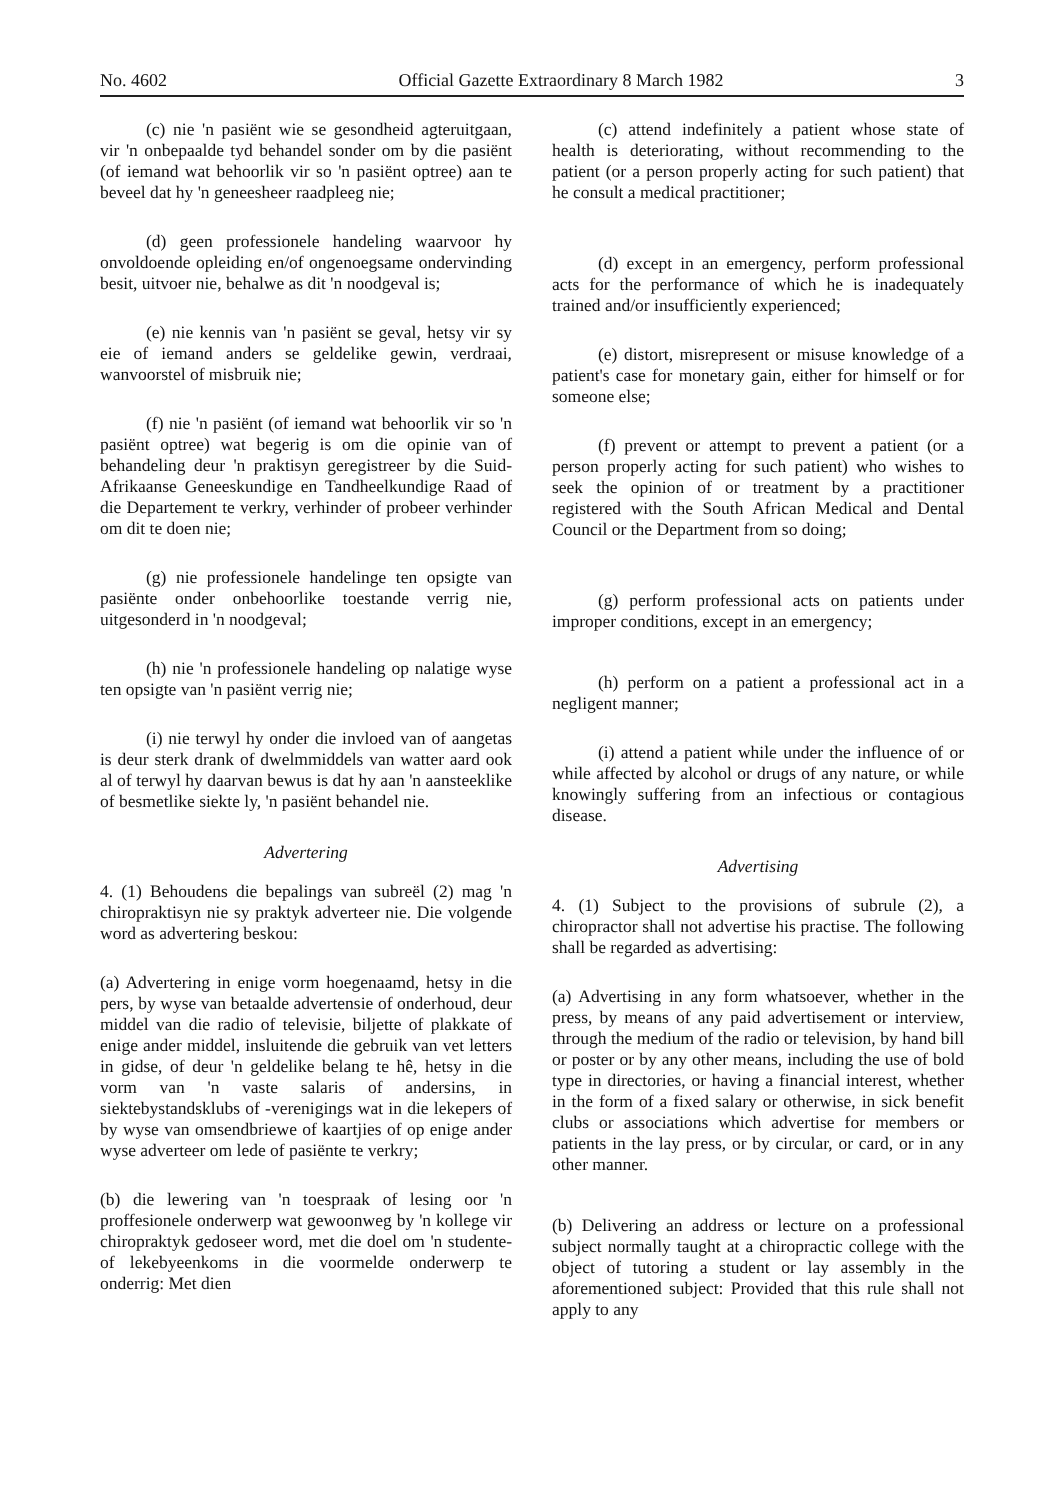No. 4602 Official Gazette Extraordinary 8 March 1982 3
(c) nie 'n pasiënt wie se gesondheid agteruitgaan, vir 'n onbepaalde tyd behandel sonder om by die pasiënt (of iemand wat behoorlik vir so 'n pasiënt optree) aan te beveel dat hy 'n geneesheer raadpleeg nie;
(d) geen professionele handeling waarvoor hy onvoldoende opleiding en/of ongenoegsame ondervinding besit, uitvoer nie, behalwe as dit 'n noodgeval is;
(e) nie kennis van 'n pasiënt se geval, hetsy vir sy eie of iemand anders se geldelike gewin, verdraai, wanvoorstel of misbruik nie;
(f) nie 'n pasiënt (of iemand wat behoorlik vir so 'n pasiënt optree) wat begerig is om die opinie van of behandeling deur 'n praktisyn geregistreer by die Suid-Afrikaanse Geneeskundige en Tandheelkundige Raad of die Departement te verkry, verhinder of probeer verhinder om dit te doen nie;
(g) nie professionele handelinge ten opsigte van pasiënte onder onbehoorlike toestande verrig nie, uitgesonderd in 'n noodgeval;
(h) nie 'n professionele handeling op nalatige wyse ten opsigte van 'n pasiënt verrig nie;
(i) nie terwyl hy onder die invloed van of aangetas is deur sterk drank of dwelmmiddels van watter aard ook al of terwyl hy daarvan bewus is dat hy aan 'n aansteeklike of besmetlike siekte ly, 'n pasiënt behandel nie.
Advertering
4. (1) Behoudens die bepalings van subreël (2) mag 'n chiropraktisyn nie sy praktyk adverteer nie. Die volgende word as advertering beskou:
(a) Advertering in enige vorm hoegenaamd, hetsy in die pers, by wyse van betaalde advertensie of onderhoud, deur middel van die radio of televisie, biljette of plakkate of enige ander middel, insluitende die gebruik van vet letters in gidse, of deur 'n geldelike belang te hê, hetsy in die vorm van 'n vaste salaris of andersins, in siektebystandsklubs of -verenigings wat in die lekepers of by wyse van omsendbriewe of kaartjies of op enige ander wyse adverteer om lede of pasiënte te verkry;
(b) die lewering van 'n toespraak of lesing oor 'n proffesionele onderwerp wat gewoonweg by 'n kollege vir chiropraktyk gedoseer word, met die doel om 'n studente- of lekebyeenkoms in die voormelde onderwerp te onderrig: Met dien
(c) attend indefinitely a patient whose state of health is deteriorating, without recommending to the patient (or a person properly acting for such patient) that he consult a medical practitioner;
(d) except in an emergency, perform professional acts for the performance of which he is inadequately trained and/or insufficiently experienced;
(e) distort, misrepresent or misuse knowledge of a patient's case for monetary gain, either for himself or for someone else;
(f) prevent or attempt to prevent a patient (or a person properly acting for such patient) who wishes to seek the opinion of or treatment by a practitioner registered with the South African Medical and Dental Council or the Department from so doing;
(g) perform professional acts on patients under improper conditions, except in an emergency;
(h) perform on a patient a professional act in a negligent manner;
(i) attend a patient while under the influence of or while affected by alcohol or drugs of any nature, or while knowingly suffering from an infectious or contagious disease.
Advertising
4. (1) Subject to the provisions of subrule (2), a chiropractor shall not advertise his practise. The following shall be regarded as advertising:
(a) Advertising in any form whatsoever, whether in the press, by means of any paid advertisement or interview, through the medium of the radio or television, by hand bill or poster or by any other means, including the use of bold type in directories, or having a financial interest, whether in the form of a fixed salary or otherwise, in sick benefit clubs or associations which advertise for members or patients in the lay press, or by circular, or card, or in any other manner.
(b) Delivering an address or lecture on a professional subject normally taught at a chiropractic college with the object of tutoring a student or lay assembly in the aforementioned subject: Provided that this rule shall not apply to any